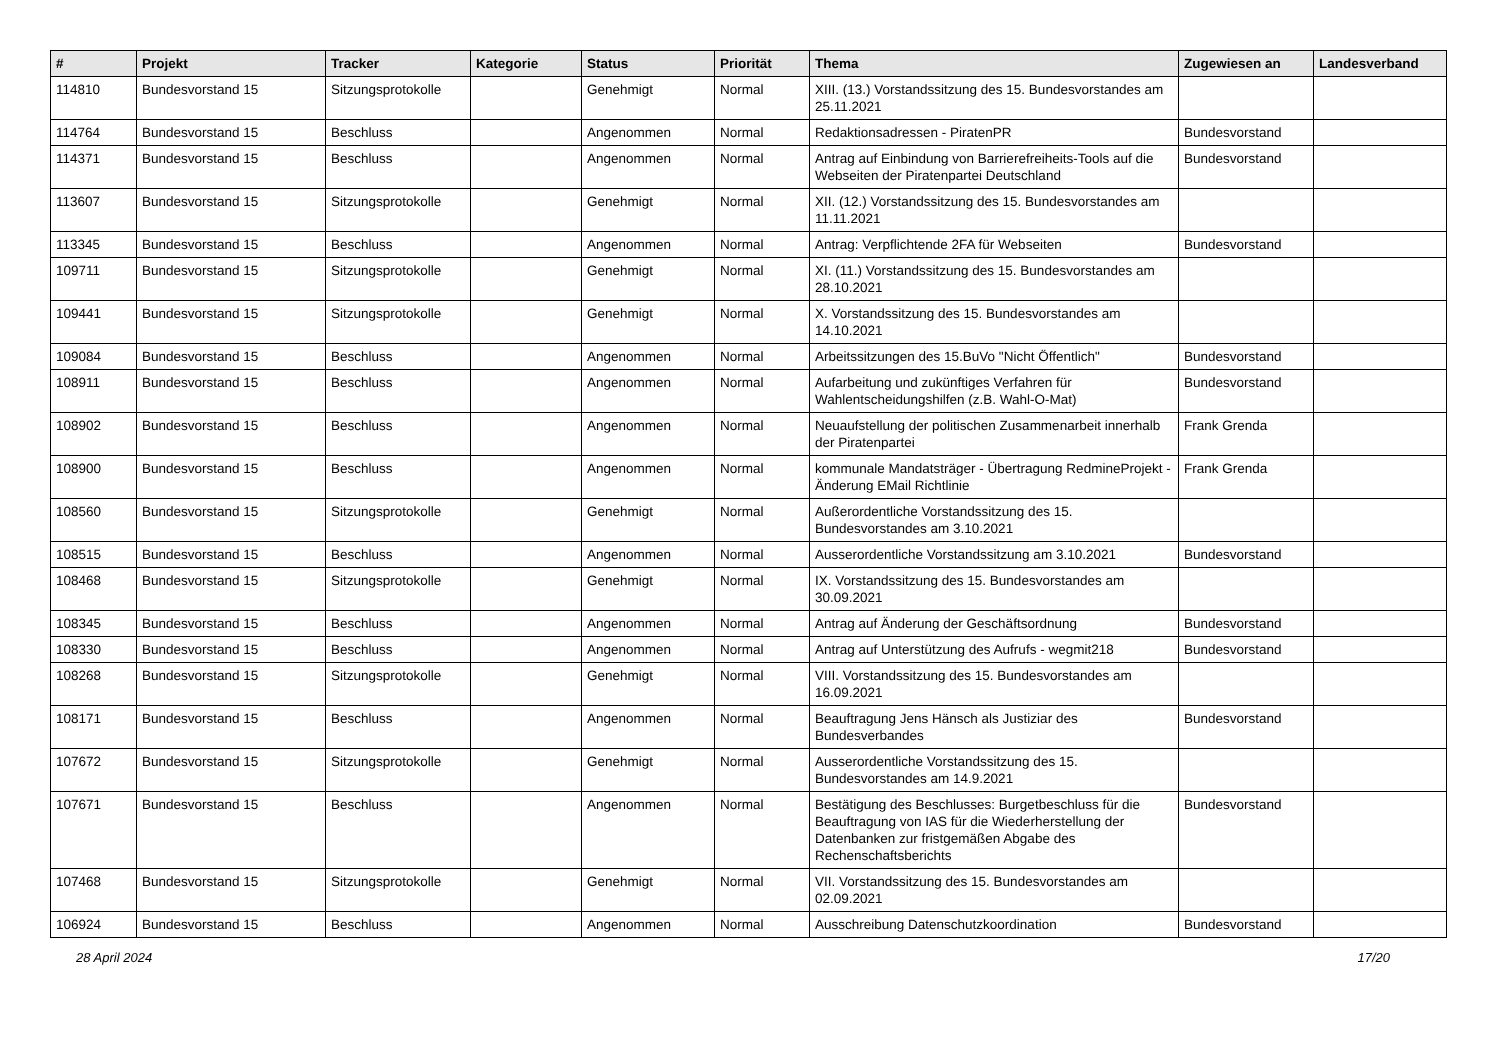| # | Projekt | Tracker | Kategorie | Status | Priorität | Thema | Zugewiesen an | Landesverband |
| --- | --- | --- | --- | --- | --- | --- | --- | --- |
| 114810 | Bundesvorstand 15 | Sitzungsprotokolle | | Genehmigt | Normal | XIII. (13.) Vorstandssitzung des 15. Bundesvorstandes am 25.11.2021 | | |
| 114764 | Bundesvorstand 15 | Beschluss | | Angenommen | Normal | Redaktionsadressen - PiratenPR | Bundesvorstand | |
| 114371 | Bundesvorstand 15 | Beschluss | | Angenommen | Normal | Antrag auf Einbindung von Barrierefreiheits-Tools auf die Webseiten der Piratenpartei Deutschland | Bundesvorstand | |
| 113607 | Bundesvorstand 15 | Sitzungsprotokolle | | Genehmigt | Normal | XII. (12.) Vorstandssitzung des 15. Bundesvorstandes am 11.11.2021 | | |
| 113345 | Bundesvorstand 15 | Beschluss | | Angenommen | Normal | Antrag: Verpflichtende 2FA für Webseiten | Bundesvorstand | |
| 109711 | Bundesvorstand 15 | Sitzungsprotokolle | | Genehmigt | Normal | XI. (11.) Vorstandssitzung des 15. Bundesvorstandes am 28.10.2021 | | |
| 109441 | Bundesvorstand 15 | Sitzungsprotokolle | | Genehmigt | Normal | X. Vorstandssitzung des 15. Bundesvorstandes am 14.10.2021 | | |
| 109084 | Bundesvorstand 15 | Beschluss | | Angenommen | Normal | Arbeitssitzungen des 15.BuVo "Nicht Öffentlich" | Bundesvorstand | |
| 108911 | Bundesvorstand 15 | Beschluss | | Angenommen | Normal | Aufarbeitung und zukünftiges Verfahren für Wahlentscheidungshilfen (z.B. Wahl-O-Mat) | Bundesvorstand | |
| 108902 | Bundesvorstand 15 | Beschluss | | Angenommen | Normal | Neuaufstellung der politischen Zusammenarbeit innerhalb der Piratenpartei | Frank Grenda | |
| 108900 | Bundesvorstand 15 | Beschluss | | Angenommen | Normal | kommunale Mandatsträger - Übertragung RedmineProjekt - Änderung EMail Richtlinie | Frank Grenda | |
| 108560 | Bundesvorstand 15 | Sitzungsprotokolle | | Genehmigt | Normal | Außerordentliche Vorstandssitzung des 15. Bundesvorstandes am 3.10.2021 | | |
| 108515 | Bundesvorstand 15 | Beschluss | | Angenommen | Normal | Ausserordentliche Vorstandssitzung am 3.10.2021 | Bundesvorstand | |
| 108468 | Bundesvorstand 15 | Sitzungsprotokolle | | Genehmigt | Normal | IX. Vorstandssitzung des 15. Bundesvorstandes am 30.09.2021 | | |
| 108345 | Bundesvorstand 15 | Beschluss | | Angenommen | Normal | Antrag auf Änderung der Geschäftsordnung | Bundesvorstand | |
| 108330 | Bundesvorstand 15 | Beschluss | | Angenommen | Normal | Antrag auf Unterstützung des Aufrufs - wegmit218 | Bundesvorstand | |
| 108268 | Bundesvorstand 15 | Sitzungsprotokolle | | Genehmigt | Normal | VIII. Vorstandssitzung des 15. Bundesvorstandes am 16.09.2021 | | |
| 108171 | Bundesvorstand 15 | Beschluss | | Angenommen | Normal | Beauftragung Jens Hänsch als Justiziar des Bundesverbandes | Bundesvorstand | |
| 107672 | Bundesvorstand 15 | Sitzungsprotokolle | | Genehmigt | Normal | Ausserordentliche Vorstandssitzung des 15. Bundesvorstandes am 14.9.2021 | | |
| 107671 | Bundesvorstand 15 | Beschluss | | Angenommen | Normal | Bestätigung des Beschlusses: Burgetbeschluss für die Beauftragung von IAS für die Wiederherstellung der Datenbanken zur fristgemäßen Abgabe des Rechenschaftsberichts | Bundesvorstand | |
| 107468 | Bundesvorstand 15 | Sitzungsprotokolle | | Genehmigt | Normal | VII. Vorstandssitzung des 15. Bundesvorstandes am 02.09.2021 | | |
| 106924 | Bundesvorstand 15 | Beschluss | | Angenommen | Normal | Ausschreibung Datenschutzkoordination | Bundesvorstand | |
28 April 2024 17/20